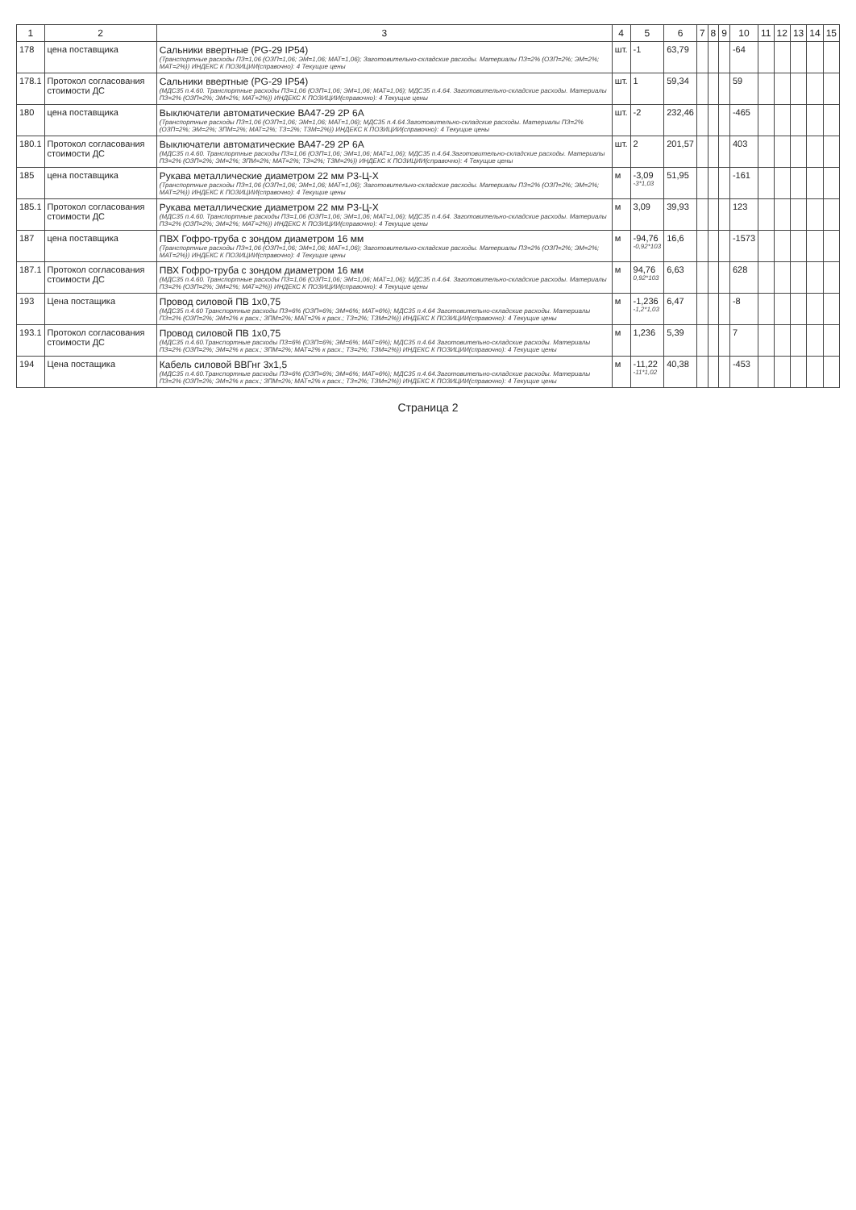| 1 | 2 | 3 | 4 | 5 | 6 | 7 | 8 | 9 | 10 | 11 | 12 | 13 | 14 | 15 |
| --- | --- | --- | --- | --- | --- | --- | --- | --- | --- | --- | --- | --- | --- | --- |
| 178 | цена поставщика | Сальники ввертные (PG-29 IP54) (Транспортные расходы ПЗ=1,06 (ОЗП=1,06; ЭМ=1,06; МАТ=1,06); Заготовительно-складские расходы. Материалы ПЗ=2% (ОЗП=2%; ЭМ=2%; МАТ=2%)) ИНДЕКС К ПОЗИЦИИ(справочно): 4 Текущие цены | шт. | -1 | 63,79 | | | | -64 | | | | | |
| 178.1 | Протокол согласования стоимости ДС | Сальники ввертные (PG-29 IP54) (МДС35 п.4.60. Транспортные расходы ПЗ=1,06 (ОЗП=1,06; ЭМ=1,06; МАТ=1,06); МДС35 п.4.64. Заготовительно-складские расходы. Материалы ПЗ=2% (ОЗП=2%; ЭМ=2%; МАТ=2%)) ИНДЕКС К ПОЗИЦИИ(справочно): 4 Текущие цены | шт. | 1 | 59,34 | | | | 59 | | | | | |
| 180 | цена поставщика | Выключатели автоматические ВА47-29 2Р 6А (Транспортные расходы ПЗ=1,06 (ОЗП=1,06; ЭМ=1,06; МАТ=1,06); МДС35 п.4.64.Заготовительно-складские расходы. Материалы ПЗ=2% (ОЗП=2%; ЭМ=2%; ЗПМ=2%; МАТ=2%; ТЗ=2%; ТЗМ=2%)) ИНДЕКС К ПОЗИЦИИ(справочно): 4 Текущие цены | шт. | -2 | 232,46 | | | | -465 | | | | | |
| 180.1 | Протокол согласования стоимости ДС | Выключатели автоматические ВА47-29 2Р 6А (МДС35 п.4.60. Транспортные расходы ПЗ=1,06 (ОЗП=1,06; ЭМ=1,06; МАТ=1,06); МДС35 п.4.64.Заготовительно-складские расходы. Материалы ПЗ=2% (ОЗП=2%; ЭМ=2%; ЗПМ=2%; МАТ=2%; ТЗ=2%; ТЗМ=2%)) ИНДЕКС К ПОЗИЦИИ(справочно): 4 Текущие цены | шт. | 2 | 201,57 | | | | 403 | | | | | |
| 185 | цена поставщика | Рукава металлические диаметром 22 мм Р3-Ц-Х (Транспортные расходы ПЗ=1,06 (ОЗП=1,06; ЭМ=1,06; МАТ=1,06); Заготовительно-складские расходы. Материалы ПЗ=2% (ОЗП=2%; ЭМ=2%; МАТ=2%)) ИНДЕКС К ПОЗИЦИИ(справочно): 4 Текущие цены | м | -3,09 -3*1,03 | 51,95 | | | | -161 | | | | | |
| 185.1 | Протокол согласования стоимости ДС | Рукава металлические диаметром 22 мм Р3-Ц-Х (МДС35 п.4.60. Транспортные расходы ПЗ=1,06 (ОЗП=1,06; ЭМ=1,06; МАТ=1,06); МДС35 п.4.64. Заготовительно-складские расходы. Материалы ПЗ=2% (ОЗП=2%; ЭМ=2%; МАТ=2%)) ИНДЕКС К ПОЗИЦИИ(справочно): 4 Текущие цены | м | 3,09 | 39,93 | | | | 123 | | | | | |
| 187 | цена поставщика | ПВХ Гофро-труба с зондом диаметром 16 мм (Транспортные расходы ПЗ=1,06 (ОЗП=1,06; ЭМ=1,06; МАТ=1,06); Заготовительно-складские расходы. Материалы ПЗ=2% (ОЗП=2%; ЭМ=2%; МАТ=2%)) ИНДЕКС К ПОЗИЦИИ(справочно): 4 Текущие цены | м | -94,76 -0,92*103 | 16,6 | | | | -1573 | | | | | |
| 187.1 | Протокол согласования стоимости ДС | ПВХ Гофро-труба с зондом диаметром 16 мм (МДС35 п.4.60. Транспортные расходы ПЗ=1,06 (ОЗП=1,06; ЭМ=1,06; МАТ=1,06); МДС35 п.4.64. Заготовительно-складские расходы. Материалы ПЗ=2% (ОЗП=2%; ЭМ=2%; МАТ=2%)) ИНДЕКС К ПОЗИЦИИ(справочно): 4 Текущие цены | м | 94,76 0,92*103 | 6,63 | | | | 628 | | | | | |
| 193 | Цена постащика | Провод силовой ПВ 1х0,75 (МДС35 п.4.60 Транспортные расходы ПЗ=6% (ОЗП=6%; ЭМ=6%; МАТ=6%); МДС35 п.4.64 Заготовительно-складские расходы. Материалы ПЗ=2% (ОЗП=2%; ЭМ=2% к расх.; ЗПМ=2%; МАТ=2% к расх.; ТЗ=2%; ТЗМ=2%)) ИНДЕКС К ПОЗИЦИИ(справочно): 4 Текущие цены | м | -1,236 -1,2*1,03 | 6,47 | | | | -8 | | | | | |
| 193.1 | Протокол согласования стоимости ДС | Провод силовой ПВ 1х0,75 (МДС35 п.4.60.Транспортные расходы ПЗ=6% (ОЗП=6%; ЭМ=6%; МАТ=6%); МДС35 п.4.64 Заготовительно-складские расходы. Материалы ПЗ=2% (ОЗП=2%; ЭМ=2% к расх.; ЗПМ=2%; МАТ=2% к расх.; ТЗ=2%; ТЗМ=2%)) ИНДЕКС К ПОЗИЦИИ(справочно): 4 Текущие цены | м | 1,236 | 5,39 | | | | 7 | | | | | |
| 194 | Цена постащика | Кабель силовой ВВГнг 3х1,5 (МДС35 п.4.60.Транспортные расходы ПЗ=6% (ОЗП=6%; ЭМ=6%; МАТ=6%); МДС35 п.4.64.Заготовительно-складские расходы. Материалы ПЗ=2% (ОЗП=2%; ЭМ=2% к расх.; ЗПМ=2%; МАТ=2% к расх.; ТЗ=2%; ТЗМ=2%)) ИНДЕКС К ПОЗИЦИИ(справочно): 4 Текущие цены | м | -11,22 -11*1,02 | 40,38 | | | | -453 | | | | | |
Страница 2